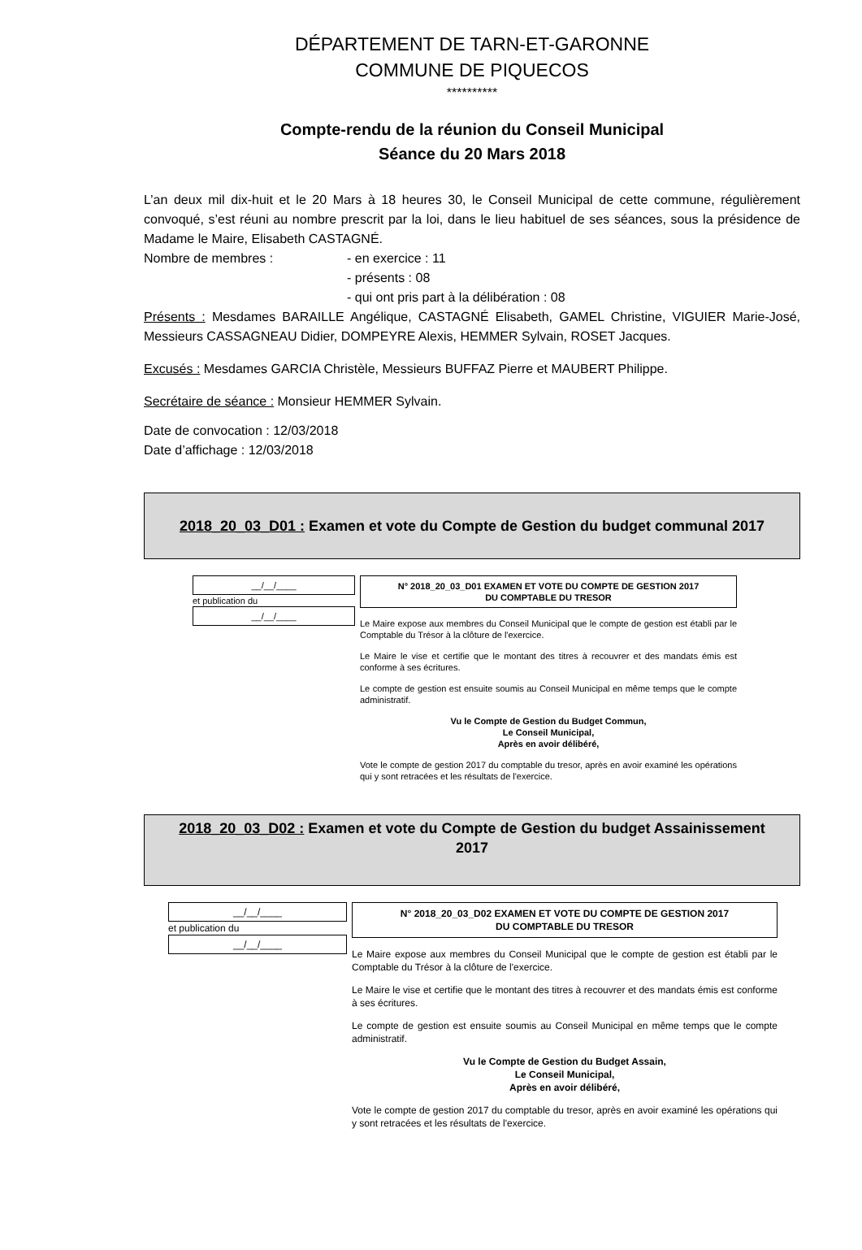DÉPARTEMENT DE TARN-ET-GARONNE
COMMUNE DE PIQUECOS
**********
Compte-rendu de la réunion du Conseil Municipal
Séance du 20 Mars 2018
L’an deux mil dix-huit et le 20 Mars à 18 heures 30, le Conseil Municipal de cette commune, régulièrement convoqué, s’est réuni au nombre prescrit par la loi, dans le lieu habituel de ses séances, sous la présidence de Madame le Maire, Elisabeth CASTAGNÉ.
Nombre de membres : - en exercice : 11
- présents : 08
- qui ont pris part à la délibération : 08
Présents : Mesdames BARAILLE Angélique, CASTAGNÉ Elisabeth, GAMEL Christine, VIGUIER Marie-José, Messieurs CASSAGNEAU Didier, DOMPEYRE Alexis, HEMMER Sylvain, ROSET Jacques.
Excusés : Mesdames GARCIA Christèle, Messieurs BUFFAZ Pierre et MAUBERT Philippe.
Secrétaire de séance : Monsieur HEMMER Sylvain.
Date de convocation : 12/03/2018
Date d’affichage : 12/03/2018
2018_20_03_D01 : Examen et vote du Compte de Gestion du budget communal 2017
__/__/____
et publication du
__/__/____
N° 2018_20_03_D01 EXAMEN ET VOTE DU COMPTE DE GESTION 2017
DU COMPTABLE DU TRESOR
Le Maire expose aux membres du Conseil Municipal que le compte de gestion est établi par le Comptable du Trésor à la clôture de l'exercice.
Le Maire le vise et certifie que le montant des titres à recouvrer et des mandats émis est conforme à ses écritures.
Le compte de gestion est ensuite soumis au Conseil Municipal en même temps que le compte administratif.
Vu le Compte de Gestion du Budget Commun,
Le Conseil Municipal,
Après en avoir délibéré,
Vote le compte de gestion 2017 du comptable du tresor, après en avoir examiné les opérations qui y sont retracées et les résultats de l'exercice.
2018_20_03_D02 : Examen et vote du Compte de Gestion du budget Assainissement
2017
__/__/____
et publication du
__/__/____
N° 2018_20_03_D02 EXAMEN ET VOTE DU COMPTE DE GESTION 2017
DU COMPTABLE DU TRESOR
Le Maire expose aux membres du Conseil Municipal que le compte de gestion est établi par le Comptable du Trésor à la clôture de l'exercice.
Le Maire le vise et certifie que le montant des titres à recouvrer et des mandats émis est conforme à ses écritures.
Le compte de gestion est ensuite soumis au Conseil Municipal en même temps que le compte administratif.
Vu le Compte de Gestion du Budget Assain,
Le Conseil Municipal,
Après en avoir délibéré,
Vote le compte de gestion 2017 du comptable du tresor, après en avoir examiné les opérations qui y sont retracées et les résultats de l'exercice.